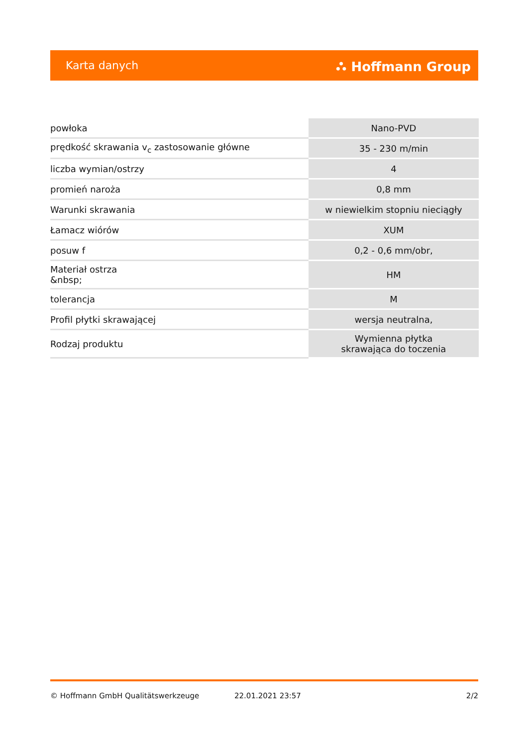Karta danych ⛬ Hoffmann Group
| powłoka | Nano-PVD |
| prędkość skrawania v<sub>c</sub> zastosowanie główne | 35 - 230 m/min |
| liczba wymian/ostrzy | 4 |
| promień naroża | 0,8 mm |
| Warunki skrawania | w niewielkim stopniu nieciągły |
| Łamacz wiórów | XUM |
| posuw f | 0,2 - 0,6 mm/obr, |
| Materiał ostrza &nbsp; | HM |
| tolerancja | M |
| Profil płytki skrawającej | wersja neutralna, |
| Rodzaj produktu | Wymienna płytka skrawająca do toczenia |
© Hoffmann GmbH Qualitätswerkzeuge 22.01.2021 23:57 2/2